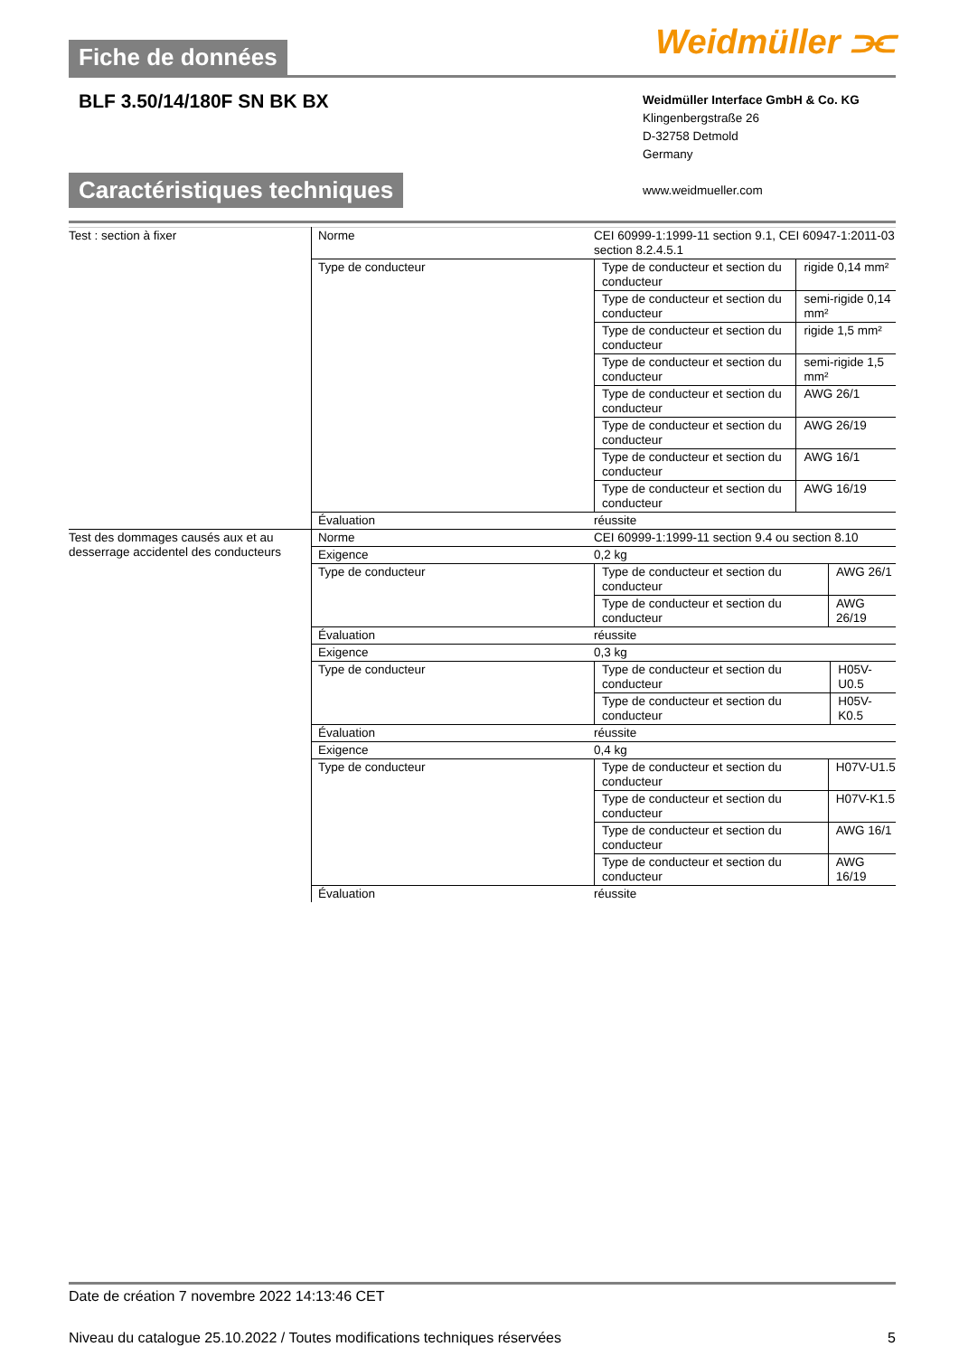Fiche de données Weidmüller ⫘
BLF 3.50/14/180F SN BK BX
Weidmüller Interface GmbH & Co. KG
Klingenbergstraße 26
D-32758 Detmold
Germany
www.weidmueller.com
Caractéristiques techniques
| Test : section à fixer | Norme | CEI 60999-1:1999-11 section 9.1, CEI 60947-1:2011-03 section 8.2.4.5.1 |
| | Type de conducteur | / Type de conducteur et section du conducteur / rigide 0,14 mm² / / Type de conducteur et section du conducteur / semi-rigide 0,14 mm² / / Type de conducteur et section du conducteur / rigide 1,5 mm² / / Type de conducteur et section du conducteur / semi-rigide 1,5 mm² / / Type de conducteur et section du conducteur / AWG 26/1 / / Type de conducteur et section du conducteur / AWG 26/19 / / Type de conducteur et section du conducteur / AWG 16/1 / / Type de conducteur et section du conducteur / AWG 16/19 / |
| | Évaluation | réussite |
| Test des dommages causés aux et au desserrage accidentel des conducteurs | Norme | CEI 60999-1:1999-11 section 9.4 ou section 8.10 |
| | Exigence | 0,2 kg |
| | Type de conducteur | / Type de conducteur et section du conducteur / AWG 26/1 / / Type de conducteur et section du conducteur / AWG 26/19 / |
| | Évaluation | réussite |
| | Exigence | 0,3 kg |
| | Type de conducteur | / Type de conducteur et section du conducteur / H05V-U0.5 / / Type de conducteur et section du conducteur / H05V-K0.5 / |
| | Évaluation | réussite |
| | Exigence | 0,4 kg |
| | Type de conducteur | / Type de conducteur et section du conducteur / H07V-U1.5 / / Type de conducteur et section du conducteur / H07V-K1.5 / / Type de conducteur et section du conducteur / AWG 16/1 / / Type de conducteur et section du conducteur / AWG 16/19 / |
| | Évaluation | réussite |
Date de création 7 novembre 2022 14:13:46 CET
Niveau du catalogue 25.10.2022 / Toutes modifications techniques réservées 5